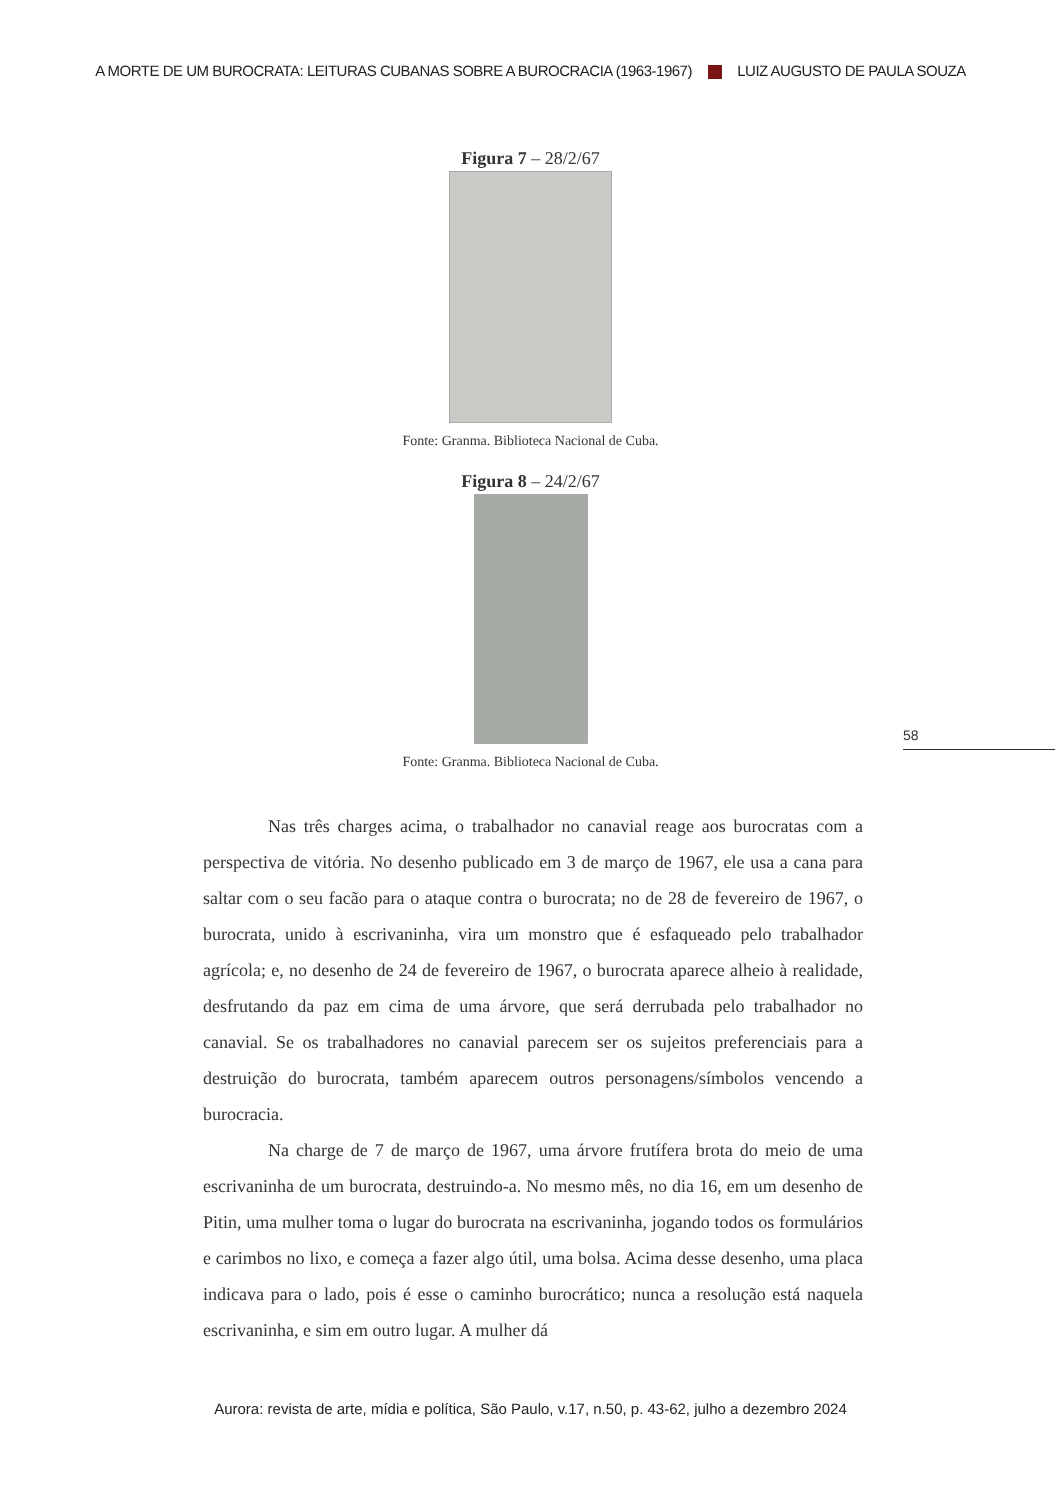A MORTE DE UM BUROCRATA: LEITURAS CUBANAS SOBRE A BUROCRACIA (1963-1967) LUIZ AUGUSTO DE PAULA SOUZA
Figura 7 – 28/2/67
Fonte: Granma. Biblioteca Nacional de Cuba.
Figura 8 – 24/2/67
Fonte: Granma. Biblioteca Nacional de Cuba.
58
Nas três charges acima, o trabalhador no canavial reage aos burocratas com a perspectiva de vitória. No desenho publicado em 3 de março de 1967, ele usa a cana para saltar com o seu facão para o ataque contra o burocrata; no de 28 de fevereiro de 1967, o burocrata, unido à escrivaninha, vira um monstro que é esfaqueado pelo trabalhador agrícola; e, no desenho de 24 de fevereiro de 1967, o burocrata aparece alheio à realidade, desfrutando da paz em cima de uma árvore, que será derrubada pelo trabalhador no canavial. Se os trabalhadores no canavial parecem ser os sujeitos preferenciais para a destruição do burocrata, também aparecem outros personagens/símbolos vencendo a burocracia.
Na charge de 7 de março de 1967, uma árvore frutífera brota do meio de uma escrivaninha de um burocrata, destruindo-a. No mesmo mês, no dia 16, em um desenho de Pitin, uma mulher toma o lugar do burocrata na escrivaninha, jogando todos os formulários e carimbos no lixo, e começa a fazer algo útil, uma bolsa. Acima desse desenho, uma placa indicava para o lado, pois é esse o caminho burocrático; nunca a resolução está naquela escrivaninha, e sim em outro lugar. A mulher dá
Aurora: revista de arte, mídia e política, São Paulo, v.17, n.50, p. 43-62, julho a dezembro 2024